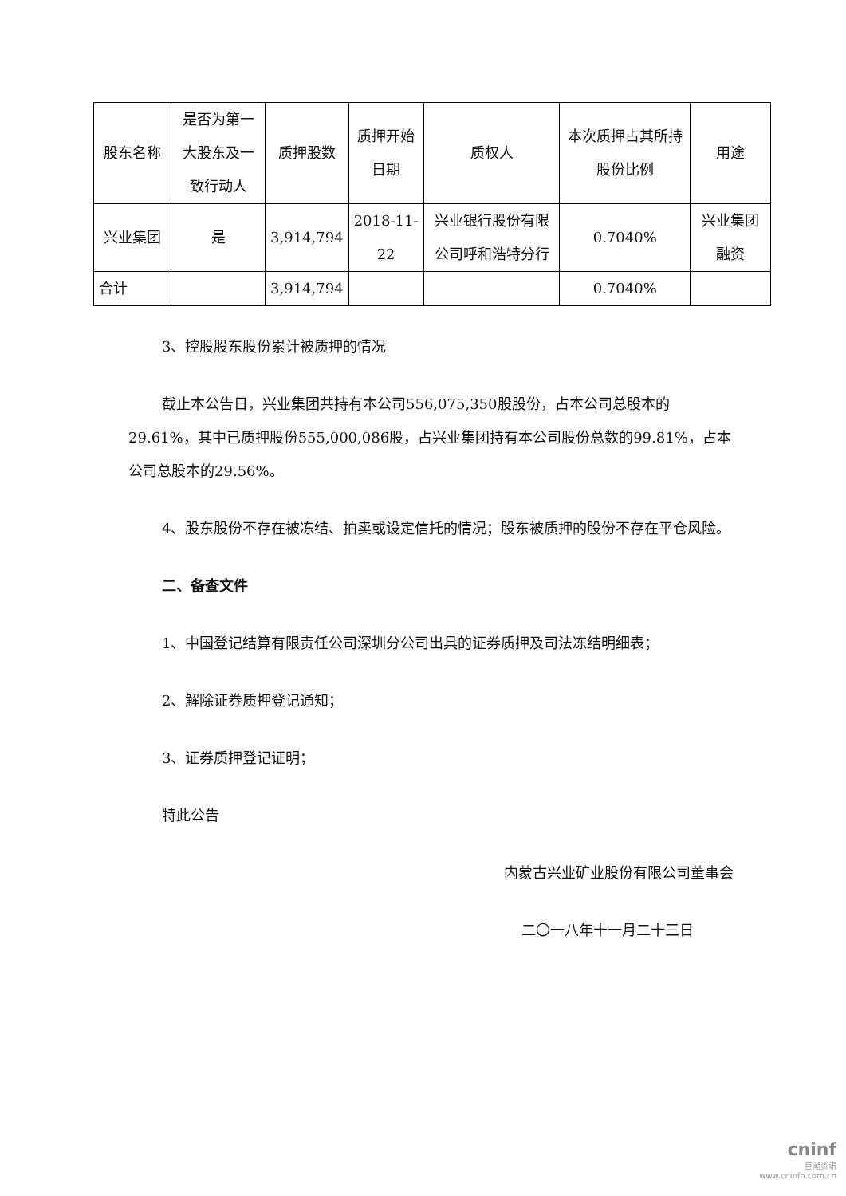| 股东名称 | 是否为第一大股东及一致行动人 | 质押股数 | 质押开始日期 | 质权人 | 本次质押占其所持股份比例 | 用途 |
| --- | --- | --- | --- | --- | --- | --- |
| 兴业集团 | 是 | 3,914,794 | 2018-11-22 | 兴业银行股份有限公司呼和浩特分行 | 0.7040% | 兴业集团融资 |
| 合计 | | 3,914,794 | | | 0.7040% | |
3、控股股东股份累计被质押的情况
截止本公告日，兴业集团共持有本公司556,075,350股股份，占本公司总股本的29.61%，其中已质押股份555,000,086股，占兴业集团持有本公司股份总数的99.81%，占本公司总股本的29.56%。
4、股东股份不存在被冻结、拍卖或设定信托的情况；股东被质押的股份不存在平仓风险。
二、备查文件
1、中国登记结算有限责任公司深圳分公司出具的证券质押及司法冻结明细表；
2、解除证券质押登记通知；
3、证券质押登记证明；
特此公告
内蒙古兴业矿业股份有限公司董事会
二〇一八年十一月二十三日
cninf
巨潮资讯
www.cninfo.com.cn